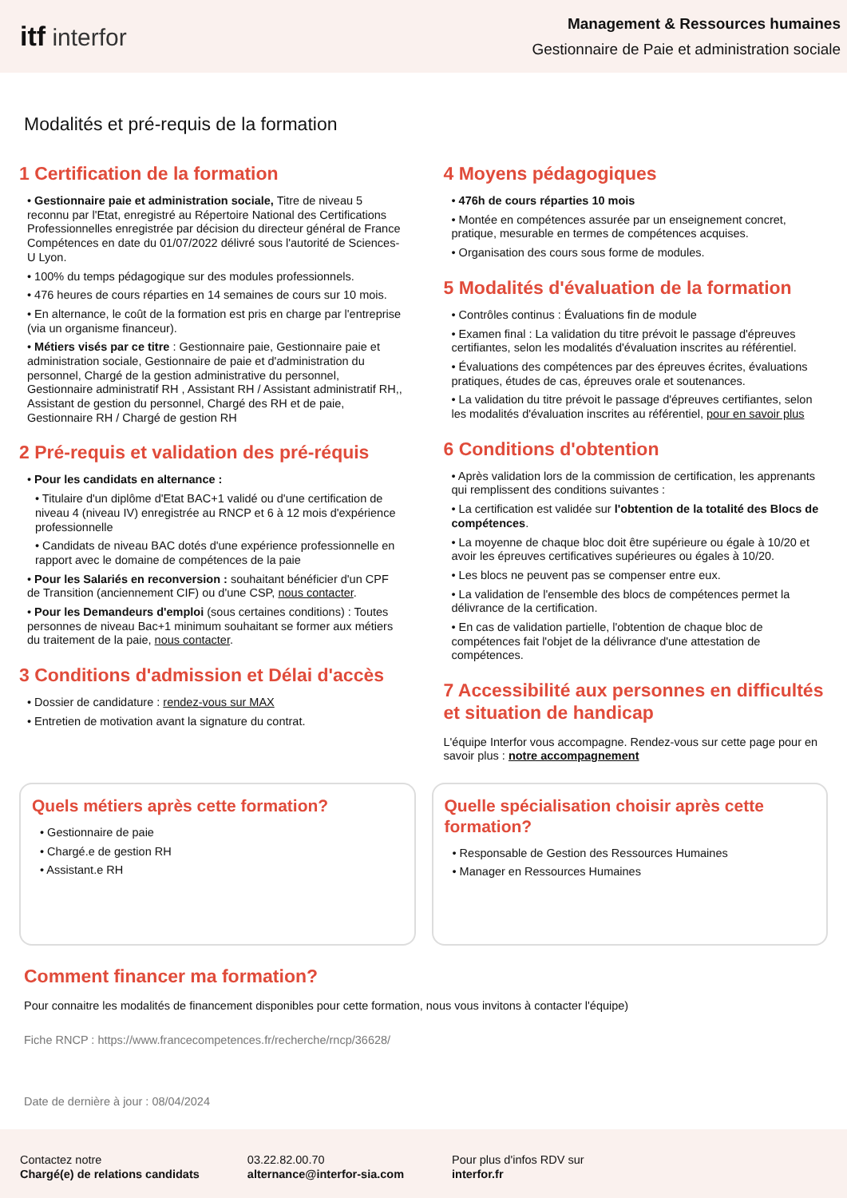itf interfor
Management & Ressources humaines
Gestionnaire de Paie et administration sociale
Modalités et pré-requis de la formation
1 Certification de la formation
• Gestionnaire paie et administration sociale, Titre de niveau 5 reconnu par l'Etat, enregistré au Répertoire National des Certifications Professionnelles enregistrée par décision du directeur général de France Compétences en date du 01/07/2022 délivré sous l'autorité de Sciences-U Lyon.
• 100% du temps pédagogique sur des modules professionnels.
• 476 heures de cours réparties en 14 semaines de cours sur 10 mois.
• En alternance, le coût de la formation est pris en charge par l'entreprise (via un organisme financeur).
• Métiers visés par ce titre : Gestionnaire paie, Gestionnaire paie et administration sociale, Gestionnaire de paie et d'administration du personnel, Chargé de la gestion administrative du personnel, Gestionnaire administratif RH , Assistant RH / Assistant administratif RH,, Assistant de gestion du personnel, Chargé des RH et de paie, Gestionnaire RH / Chargé de gestion RH
2 Pré-requis et validation des pré-réquis
• Pour les candidats en alternance :
• Titulaire d'un diplôme d'Etat BAC+1 validé ou d'une certification de niveau 4 (niveau IV) enregistrée au RNCP et 6 à 12 mois d'expérience professionnelle
• Candidats de niveau BAC dotés d'une expérience professionnelle en rapport avec le domaine de compétences de la paie
• Pour les Salariés en reconversion : souhaitant bénéficier d'un CPF de Transition (anciennement CIF) ou d'une CSP, nous contacter.
• Pour les Demandeurs d'emploi (sous certaines conditions) : Toutes personnes de niveau Bac+1 minimum souhaitant se former aux métiers du traitement de la paie, nous contacter.
3 Conditions d'admission et Délai d'accès
• Dossier de candidature : rendez-vous sur MAX
• Entretien de motivation avant la signature du contrat.
4 Moyens pédagogiques
• 476h de cours réparties 10 mois
• Montée en compétences assurée par un enseignement concret, pratique, mesurable en termes de compétences acquises.
• Organisation des cours sous forme de modules.
5 Modalités d'évaluation de la formation
• Contrôles continus : Évaluations fin de module
• Examen final : La validation du titre prévoit le passage d'épreuves certifiantes, selon les modalités d'évaluation inscrites au référentiel.
• Évaluations des compétences par des épreuves écrites, évaluations pratiques, études de cas, épreuves orale et soutenances.
• La validation du titre prévoit le passage d'épreuves certifiantes, selon les modalités d'évaluation inscrites au référentiel, pour en savoir plus
6 Conditions d'obtention
• Après validation lors de la commission de certification, les apprenants qui remplissent des conditions suivantes :
• La certification est validée sur l'obtention de la totalité des Blocs de compétences.
• La moyenne de chaque bloc doit être supérieure ou égale à 10/20 et avoir les épreuves certificatives supérieures ou égales à 10/20.
• Les blocs ne peuvent pas se compenser entre eux.
• La validation de l'ensemble des blocs de compétences permet la délivrance de la certification.
• En cas de validation partielle, l'obtention de chaque bloc de compétences fait l'objet de la délivrance d'une attestation de compétences.
7 Accessibilité aux personnes en difficultés et situation de handicap
L'équipe Interfor vous accompagne. Rendez-vous sur cette page pour en savoir plus : notre accompagnement
Quels métiers après cette formation?
• Gestionnaire de paie
• Chargé.e de gestion RH
• Assistant.e RH
Quelle spécialisation choisir après cette formation?
• Responsable de Gestion des Ressources Humaines
• Manager en Ressources Humaines
Comment financer ma formation?
Pour connaitre les modalités de financement disponibles pour cette formation, nous vous invitons à contacter l'équipe)
Fiche RNCP : https://www.francecompetences.fr/recherche/rncp/36628/
Date de dernière à jour : 08/04/2024
Contactez notre
Chargé(e) de relations candidats
03.22.82.00.70
alternance@interfor-sia.com
Pour plus d'infos RDV sur
interfor.fr